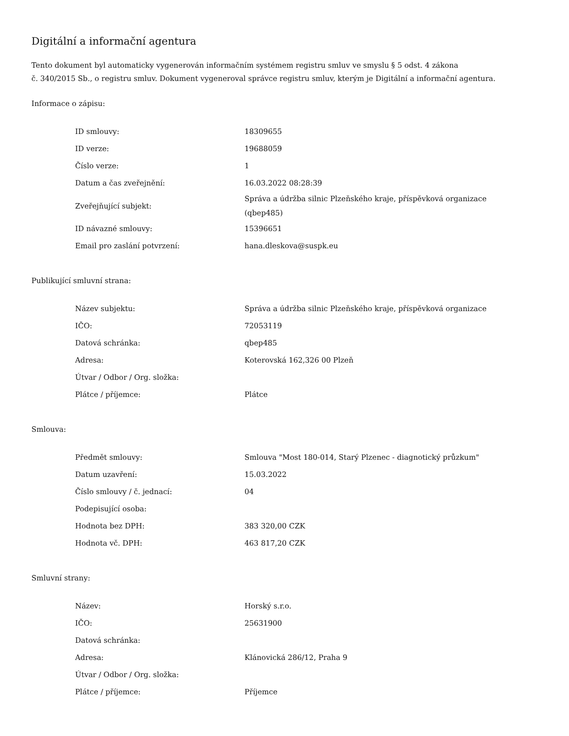Digitální a informační agentura
Tento dokument byl automaticky vygenerován informačním systémem registru smluv ve smyslu § 5 odst. 4 zákona
č. 340/2015 Sb., o registru smluv. Dokument vygeneroval správce registru smluv, kterým je Digitální a informační agentura.
Informace o zápisu:
| ID smlouvy: | 18309655 |
| ID verze: | 19688059 |
| Číslo verze: | 1 |
| Datum a čas zveřejnění: | 16.03.2022 08:28:39 |
| Zveřejňující subjekt: | Správa a údržba silnic Plzeňského kraje, příspěvková organizace (qbep485) |
| ID návazné smlouvy: | 15396651 |
| Email pro zaslání potvrzení: | hana.dleskova@suspk.eu |
Publikující smluvní strana:
| Název subjektu: | Správa a údržba silnic Plzeňského kraje, příspěvková organizace |
| IČO: | 72053119 |
| Datová schránka: | qbep485 |
| Adresa: | Koterovská 162,326 00 Plzeň |
| Útvar / Odbor / Org. složka: | |
| Plátce / příjemce: | Plátce |
Smlouva:
| Předmět smlouvy: | Smlouva "Most 180-014, Starý Plzenec - diagnotický průzkum" |
| Datum uzavření: | 15.03.2022 |
| Číslo smlouvy / č. jednací: | 04 |
| Podepisující osoba: | |
| Hodnota bez DPH: | 383 320,00 CZK |
| Hodnota vč. DPH: | 463 817,20 CZK |
Smluvní strany:
| Název: | Horský s.r.o. |
| IČO: | 25631900 |
| Datová schránka: | |
| Adresa: | Klánovická 286/12, Praha 9 |
| Útvar / Odbor / Org. složka: | |
| Plátce / příjemce: | Příjemce |